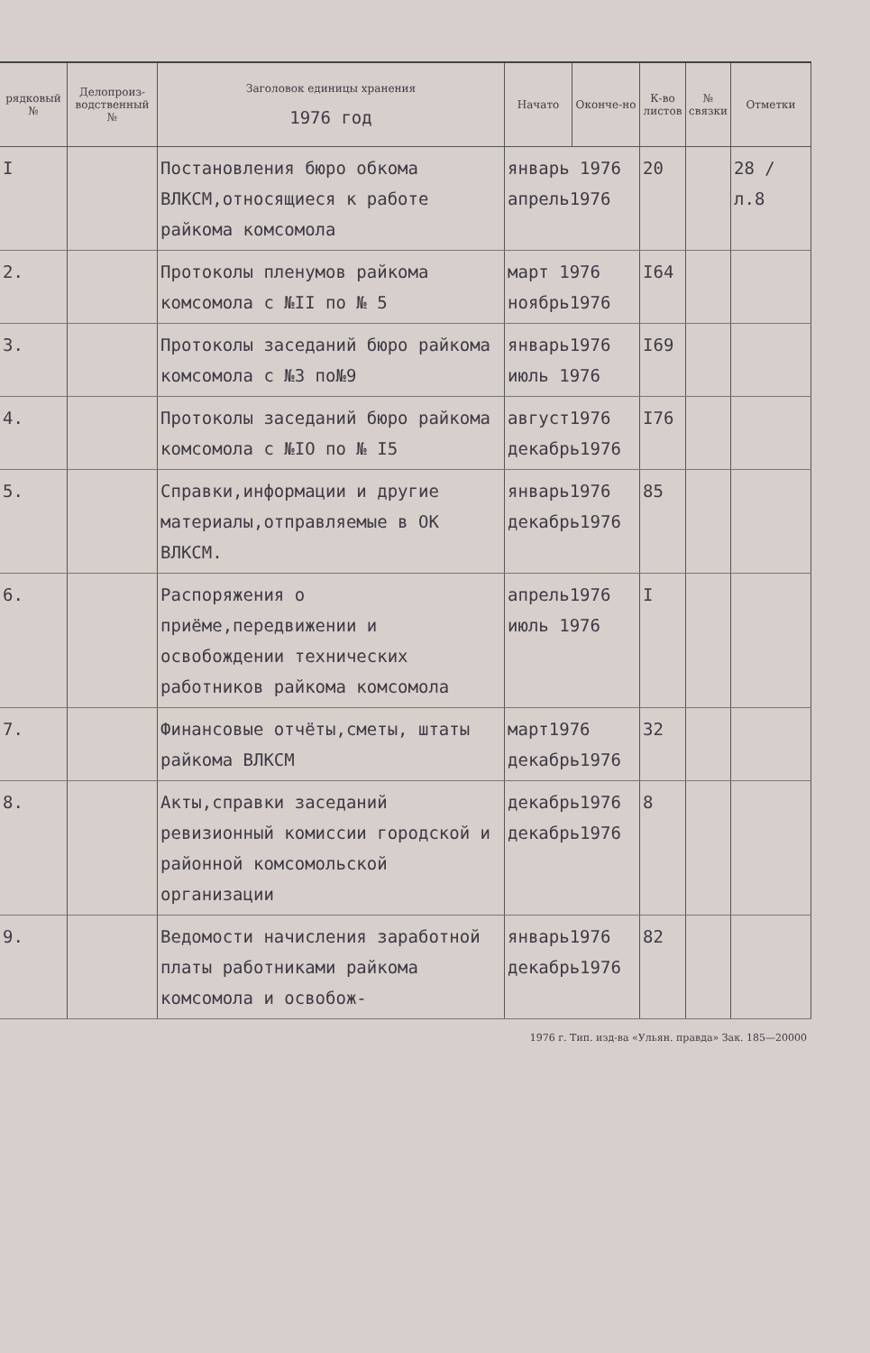| рядковый № | Делопроиз-водственный № | Заголовок единицы хранения 1976 год | Начато | Оконче-но | К-во листов | № связки | Отметки |
| --- | --- | --- | --- | --- | --- | --- | --- |
| I | | Постановления бюро обкома ВЛКСМ,относящиеся к работе райкома комсомола | январь 1976 апрель1976 | | 20 | | 28 / л.8 |
| 2. | | Протоколы пленумов райкома комсомола с №II по № 5 | март 1976 ноябрь1976 | | I64 | | |
| 3. | | Протоколы заседаний бюро райкома комсомола с №3 по№9 | январь1976 июль 1976 | | I69 | | |
| 4. | | Протоколы заседаний бюро райкома комсомола с №IO по № I5 | август1976 декабрь1976 | | I76 | | |
| 5. | | Справки,информации и другие материалы,отправляемые в ОК ВЛКСМ. | январь1976 декабрь1976 | | 85 | | |
| 6. | | Распоряжения о приёме,передвижении и освобождении технических работников райкома комсомола | апрель1976 июль 1976 | | I | | |
| 7. | | Финансовые отчёты,сметы, штаты райкома ВЛКСМ | март1976 декабрь1976 | | 32 | | |
| 8. | | Акты,справки заседаний ревизионный комиссии городской и районной комсомольской организации | декабрь1976 декабрь1976 | | 8 | | |
| 9. | | Ведомости начисления заработной платы работниками райкома комсомола и освобож- | январь1976 декабрь1976 | | 82 | | |
1976 г. Тип. изд-ва «Ульян. правда» Зак. 185—20000